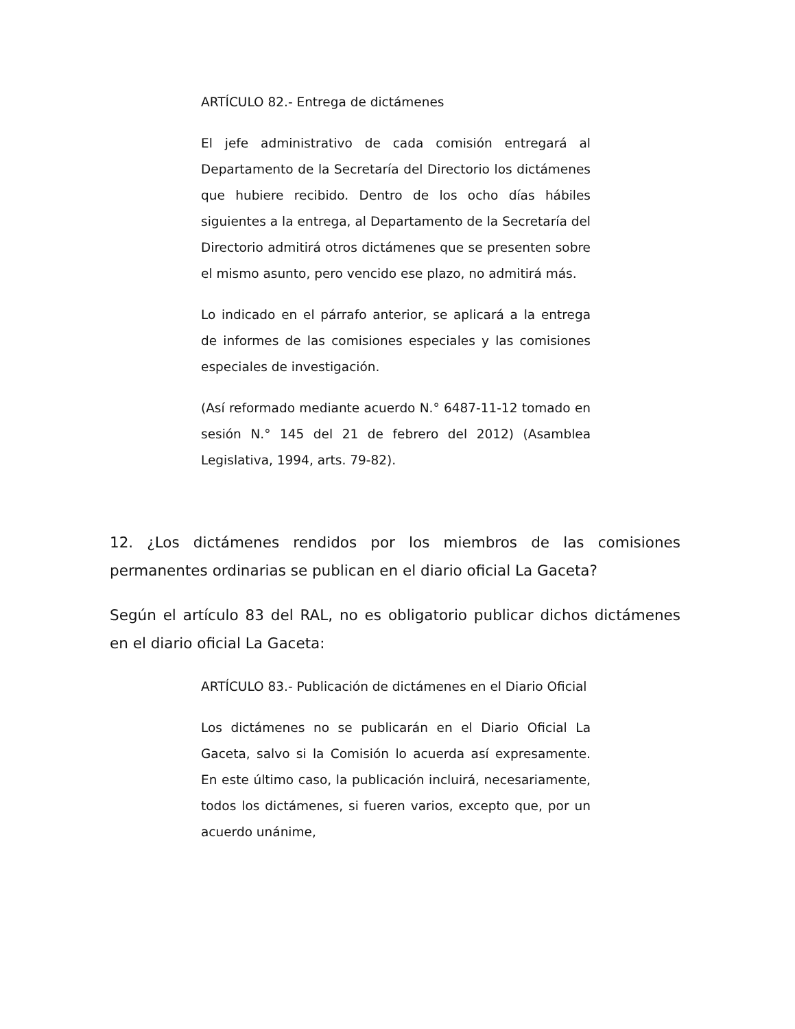ARTÍCULO 82.- Entrega de dictámenes
El jefe administrativo de cada comisión entregará al Departamento de la Secretaría del Directorio los dictámenes que hubiere recibido. Dentro de los ocho días hábiles siguientes a la entrega, al Departamento de la Secretaría del Directorio admitirá otros dictámenes que se presenten sobre el mismo asunto, pero vencido ese plazo, no admitirá más.
Lo indicado en el párrafo anterior, se aplicará a la entrega de informes de las comisiones especiales y las comisiones especiales de investigación.
(Así reformado mediante acuerdo N.° 6487-11-12 tomado en sesión N.° 145 del 21 de febrero del 2012) (Asamblea Legislativa, 1994, arts. 79-82).
12. ¿Los dictámenes rendidos por los miembros de las comisiones permanentes ordinarias se publican en el diario oficial La Gaceta?
Según el artículo 83 del RAL, no es obligatorio publicar dichos dictámenes en el diario oficial La Gaceta:
ARTÍCULO 83.- Publicación de dictámenes en el Diario Oficial
Los dictámenes no se publicarán en el Diario Oficial La Gaceta, salvo si la Comisión lo acuerda así expresamente. En este último caso, la publicación incluirá, necesariamente, todos los dictámenes, si fueren varios, excepto que, por un acuerdo unánime,